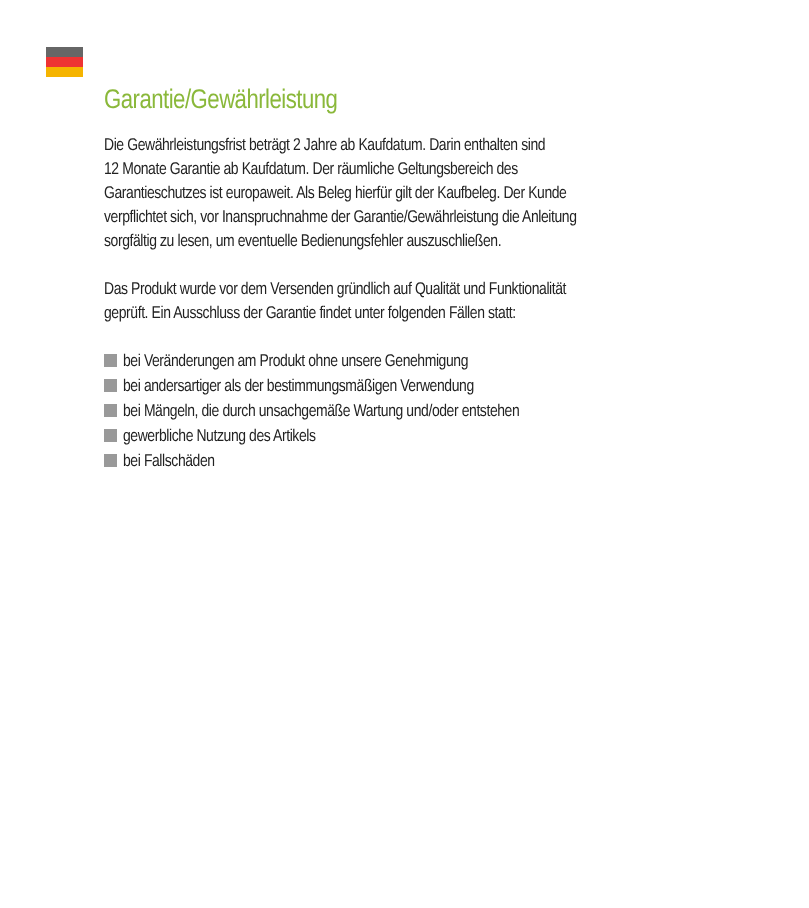Garantie/Gewährleistung
Die Gewährleistungsfrist beträgt 2 Jahre ab Kaufdatum. Darin enthalten sind
12 Monate Garantie ab Kaufdatum. Der räumliche Geltungsbereich des
Garantieschutzes ist europaweit. Als Beleg hierfür gilt der Kaufbeleg. Der Kunde
verpflichtet sich, vor Inanspruchnahme der Garantie/Gewährleistung die Anleitung
sorgfältig zu lesen, um eventuelle Bedienungsfehler auszuschließen.
Das Produkt wurde vor dem Versenden gründlich auf Qualität und Funktionalität
geprüft. Ein Ausschluss der Garantie findet unter folgenden Fällen statt:
bei Veränderungen am Produkt ohne unsere Genehmigung
bei andersartiger als der bestimmungsmäßigen Verwendung
bei Mängeln, die durch unsachgemäße Wartung und/oder entstehen
gewerbliche Nutzung des Artikels
bei Fallschäden